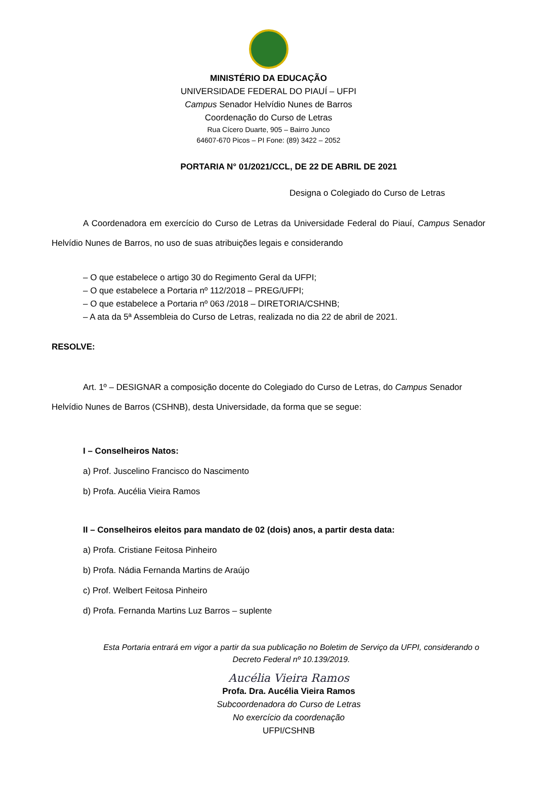MINISTÉRIO DA EDUCAÇÃO
UNIVERSIDADE FEDERAL DO PIAUÍ – UFPI
Campus Senador Helvídio Nunes de Barros
Coordenação do Curso de Letras
Rua Cícero Duarte, 905 – Bairro Junco
64607-670 Picos – PI Fone: (89) 3422 – 2052
PORTARIA N° 01/2021/CCL, DE 22 DE ABRIL DE 2021
Designa o Colegiado do Curso de Letras
A Coordenadora em exercício do Curso de Letras da Universidade Federal do Piauí, Campus Senador Helvídio Nunes de Barros, no uso de suas atribuições legais e considerando
– O que estabelece o artigo 30 do Regimento Geral da UFPI;
– O que estabelece a Portaria nº 112/2018 – PREG/UFPI;
– O que estabelece a Portaria nº 063 /2018 – DIRETORIA/CSHNB;
– A ata da 5ª Assembleia do Curso de Letras, realizada no dia 22 de abril de 2021.
RESOLVE:
Art. 1º – DESIGNAR a composição docente do Colegiado do Curso de Letras, do Campus Senador Helvídio Nunes de Barros (CSHNB), desta Universidade, da forma que se segue:
I – Conselheiros Natos:
a) Prof. Juscelino Francisco do Nascimento
b) Profa. Aucélia Vieira Ramos
II – Conselheiros eleitos para mandato de 02 (dois) anos, a partir desta data:
a) Profa. Cristiane Feitosa Pinheiro
b) Profa. Nádia Fernanda Martins de Araújo
c) Prof. Welbert Feitosa Pinheiro
d) Profa. Fernanda Martins Luz Barros – suplente
Esta Portaria entrará em vigor a partir da sua publicação no Boletim de Serviço da UFPI, considerando o Decreto Federal nº 10.139/2019.
Aucélia Vieira Ramos
Profa. Dra. Aucélia Vieira Ramos
Subcoordenadora do Curso de Letras
No exercício da coordenação
UFPI/CSHNB